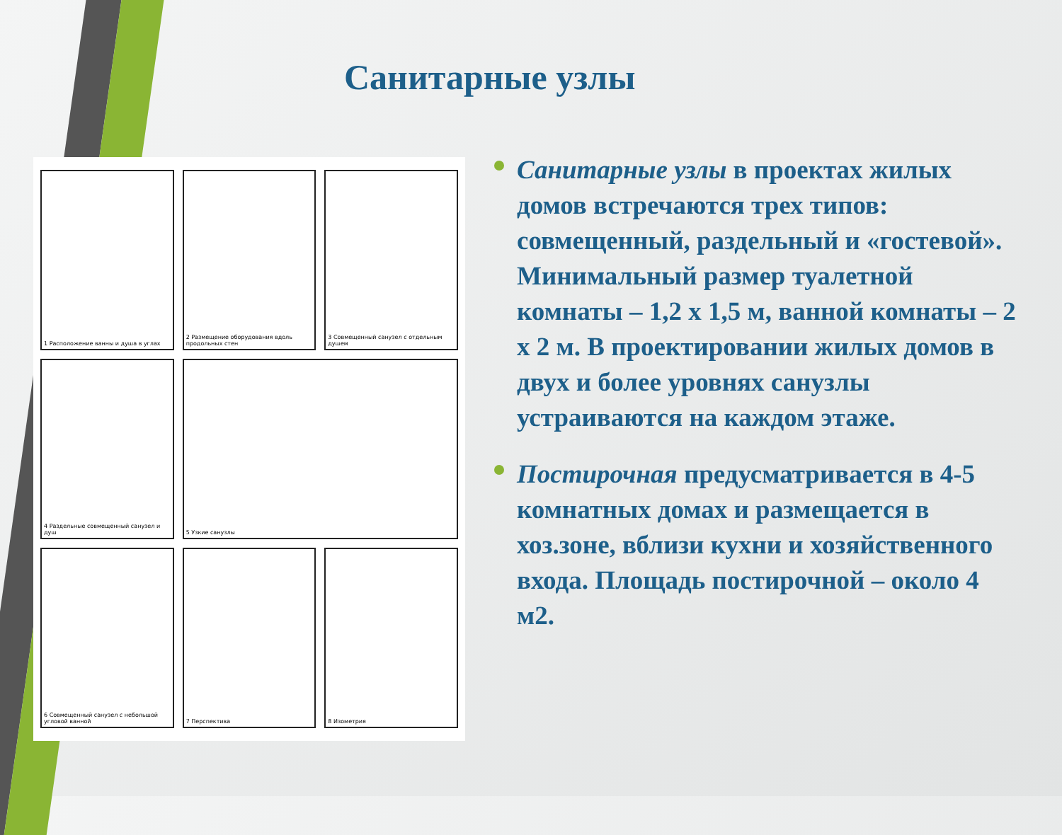Санитарные узлы
1 Расположение ванны и душа в углах
2 Размещение оборудования вдоль продольных стен
3 Совмещенный санузел с отдельным душем
4 Раздельные совмещенный санузел и душ
5 Узкие санузлы
6 Совмещенный санузел с небольшой угловой ванной
7 Перспектива
8 Изометрия
Санитарные узлы в проектах жилых домов встречаются трех типов: совмещенный, раздельный и «гостевой». Минимальный размер туалетной комнаты – 1,2 х 1,5 м, ванной комнаты – 2 х 2 м. В проектировании жилых домов в двух и более уровнях санузлы устраиваются на каждом этаже.
Постирочная предусматривается в 4-5 комнатных домах и размещается в хоз.зоне, вблизи кухни и хозяйственного входа. Площадь постирочной – около 4 м2.